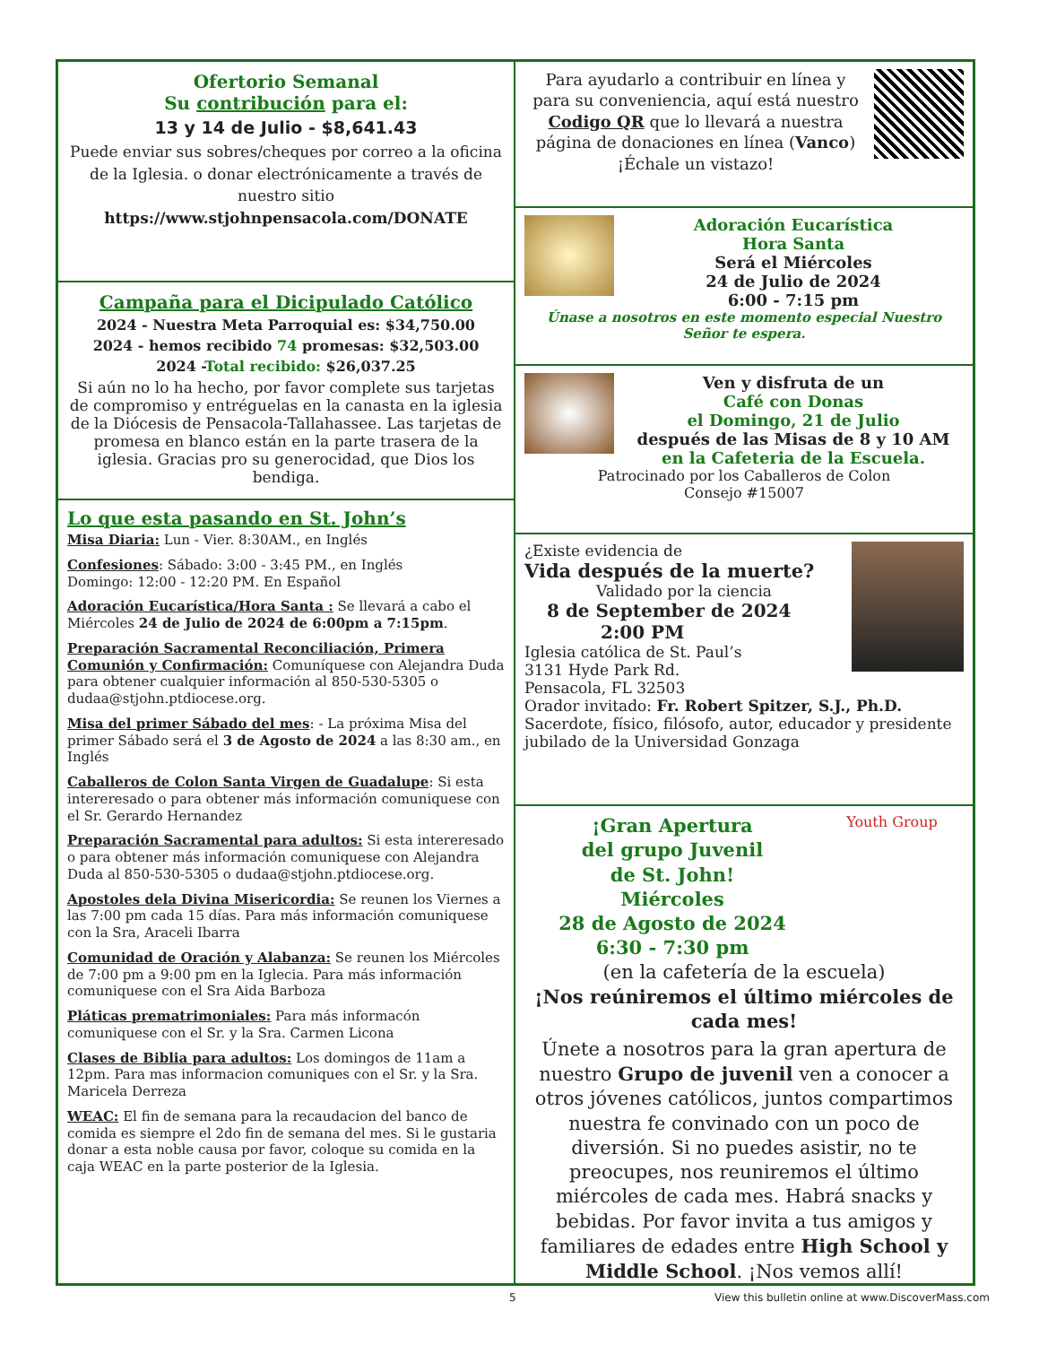Ofertorio Semanal
Su contribución para el:
13 y 14 de Julio - $8,641.43
Puede enviar sus sobres/cheques por correo a la oficina de la Iglesia. o donar electrónicamente a través de nuestro sitio
https://www.stjohnpensacola.com/DONATE
Campaña para el Dicipulado Católico
2024 - Nuestra Meta Parroquial es: $34,750.00
2024 - hemos recibido 74 promesas: $32,503.00
2024 -Total recibido: $26,037.25
Si aún no lo ha hecho, por favor complete sus tarjetas de compromiso y entréguelas en la canasta en la iglesia de la Diócesis de Pensacola-Tallahassee. Las tarjetas de promesa en blanco están en la parte trasera de la iglesia. Gracias pro su generocidad, que Dios los bendiga.
Lo que esta pasando en St. John’s
Misa Diaria: Lun - Vier. 8:30AM., en Inglés
Confesiones: Sábado: 3:00 - 3:45 PM., en Inglés
Domingo: 12:00 - 12:20 PM. En Español
Adoración Eucarística/Hora Santa : Se llevará a cabo el Miércoles 24 de Julio de 2024 de 6:00pm a 7:15pm.
Preparación Sacramental Reconciliación, Primera Comunión y Confirmación: Comuníquese con Alejandra Duda para obtener cualquier información al 850-530-5305 o dudaa@stjohn.ptdiocese.org.
Misa del primer Sábado del mes: - La próxima Misa del primer Sábado será el 3 de Agosto de 2024 a las 8:30 am., en Inglés
Caballeros de Colon Santa Virgen de Guadalupe: Si esta intereresado o para obtener más información comuniquese con el Sr. Gerardo Hernandez
Preparación Sacramental para adultos: Si esta intereresado o para obtener más información comuniquese con Alejandra Duda al 850-530-5305 o dudaa@stjohn.ptdiocese.org.
Apostoles dela Divina Misericordia: Se reunen los Viernes a las 7:00 pm cada 15 días. Para más información comuniquese con la Sra, Araceli Ibarra
Comunidad de Oración y Alabanza: Se reunen los Miércoles de 7:00 pm a 9:00 pm en la Iglecia. Para más información comuniquese con el Sra Aida Barboza
Pláticas prematrimoniales: Para más informacón comuniquese con el Sr. y la Sra. Carmen Licona
Clases de Biblia para adultos: Los domingos de 11am a 12pm. Para mas informacion comuniques con el Sr. y la Sra. Maricela Derreza
WEAC: El fin de semana para la recaudacion del banco de comida es siempre el 2do fin de semana del mes. Si le gustaria donar a esta noble causa por favor, coloque su comida en la caja WEAC en la parte posterior de la Iglesia.
Para ayudarlo a contribuir en línea y para su conveniencia, aquí está nuestro Codigo QR que lo llevará a nuestra página de donaciones en línea (Vanco) ¡Échale un vistazo!
Adoración Eucarística
Hora Santa
Será el Miércoles
24 de Julio de 2024
6:00 - 7:15 pm
Únase a nosotros en este momento especial Nuestro Señor te espera.
Ven y disfruta de un
Café con Donas
el Domingo, 21 de Julio
después de las Misas de 8 y 10 AM
en la Cafeteria de la Escuela.
Patrocinado por los Caballeros de Colon
Consejo #15007
¿Existe evidencia de
Vida después de la muerte?
Validado por la ciencia
8 de September de 2024
2:00 PM
Iglesia católica de St. Paul’s
3131 Hyde Park Rd.
Pensacola, FL 32503
Orador invitado: Fr. Robert Spitzer, S.J., Ph.D.
Sacerdote, físico, filósofo, autor, educador y presidente jubilado de la Universidad Gonzaga
Youth Group
¡Gran Apertura
del grupo Juvenil
de St. John!
Miércoles
28 de Agosto de 2024
6:30 - 7:30 pm
(en la cafetería de la escuela)
¡Nos reúniremos el último miércoles de cada mes!
Únete a nosotros para la gran apertura de nuestro Grupo de juvenil ven a conocer a otros jóvenes católicos, juntos compartimos nuestra fe convinado con un poco de diversión. Si no puedes asistir, no te preocupes, nos reuniremos el último miércoles de cada mes. Habrá snacks y bebidas. Por favor invita a tus amigos y familiares de edades entre High School y Middle School. ¡Nos vemos allí!
5 View this bulletin online at www.DiscoverMass.com